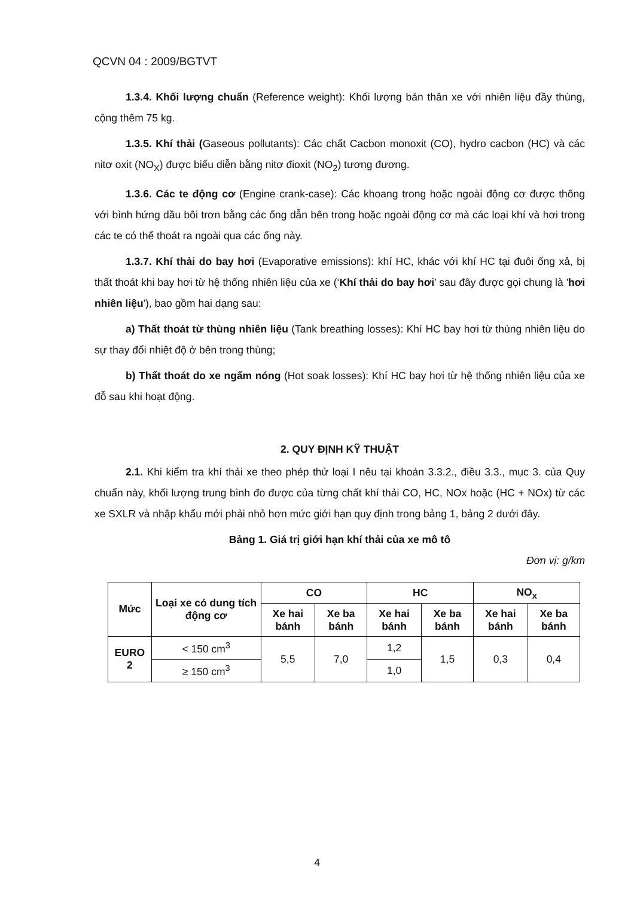QCVN 04 : 2009/BGTVT
1.3.4. Khối lượng chuẩn (Reference weight): Khối lượng bản thân xe với nhiên liệu đầy thùng, cộng thêm 75 kg.
1.3.5. Khí thải (Gaseous pollutants): Các chất Cacbon monoxit (CO), hydro cacbon (HC) và các nitơ oxit (NO<sub>X</sub>) được biểu diễn bằng nitơ đioxit (NO<sub>2</sub>) tương đương.
1.3.6. Các te động cơ (Engine crank-case): Các khoang trong hoặc ngoài động cơ được thông với bình hứng dầu bôi trơn bằng các ống dẫn bên trong hoặc ngoài động cơ mà các loại khí và hơi trong các te có thể thoát ra ngoài qua các ống này.
1.3.7. Khí thải do bay hơi (Evaporative emissions): khí HC, khác với khí HC tại đuôi ống xả, bị thất thoát khi bay hơi từ hệ thống nhiên liệu của xe (‘Khí thải do bay hơi’ sau đây được gọi chung là 'hơi nhiên liệu'), bao gồm hai dạng sau:
a) Thất thoát từ thùng nhiên liệu (Tank breathing losses): Khí HC bay hơi từ thùng nhiên liệu do sự thay đổi nhiệt độ ở bên trong thùng;
b) Thất thoát do xe ngấm nóng (Hot soak losses): Khí HC bay hơi từ hệ thống nhiên liệu của xe đỗ sau khi hoạt động.
2. QUY ĐỊNH KỸ THUẬT
2.1. Khi kiểm tra khí thải xe theo phép thử loại I nêu tại khoản 3.3.2., điều 3.3., mục 3. của Quy chuẩn này, khối lượng trung bình đo được của từng chất khí thải CO, HC, NOx hoặc (HC + NOx) từ các xe SXLR và nhập khẩu mới phải nhỏ hơn mức giới hạn quy định trong bảng 1, bảng 2 dưới đây.
Bảng 1. Giá trị giới hạn khí thải của xe mô tô
Đơn vị: g/km
| Mức | Loại xe có dung tích động cơ | CO | | HC | | NO<sub>x</sub> | |
| --- | --- | --- | --- | --- | --- | --- | --- |
| | | Xe hai bánh | Xe ba bánh | Xe hai bánh | Xe ba bánh | Xe hai bánh | Xe ba bánh |
| EURO 2 | < 150 cm<sup>3</sup> | 5,5 | 7,0 | 1,2 | 1,5 | 0,3 | 0,4 |
| | ≥ 150 cm<sup>3</sup> | | | 1,0 | | | |
4